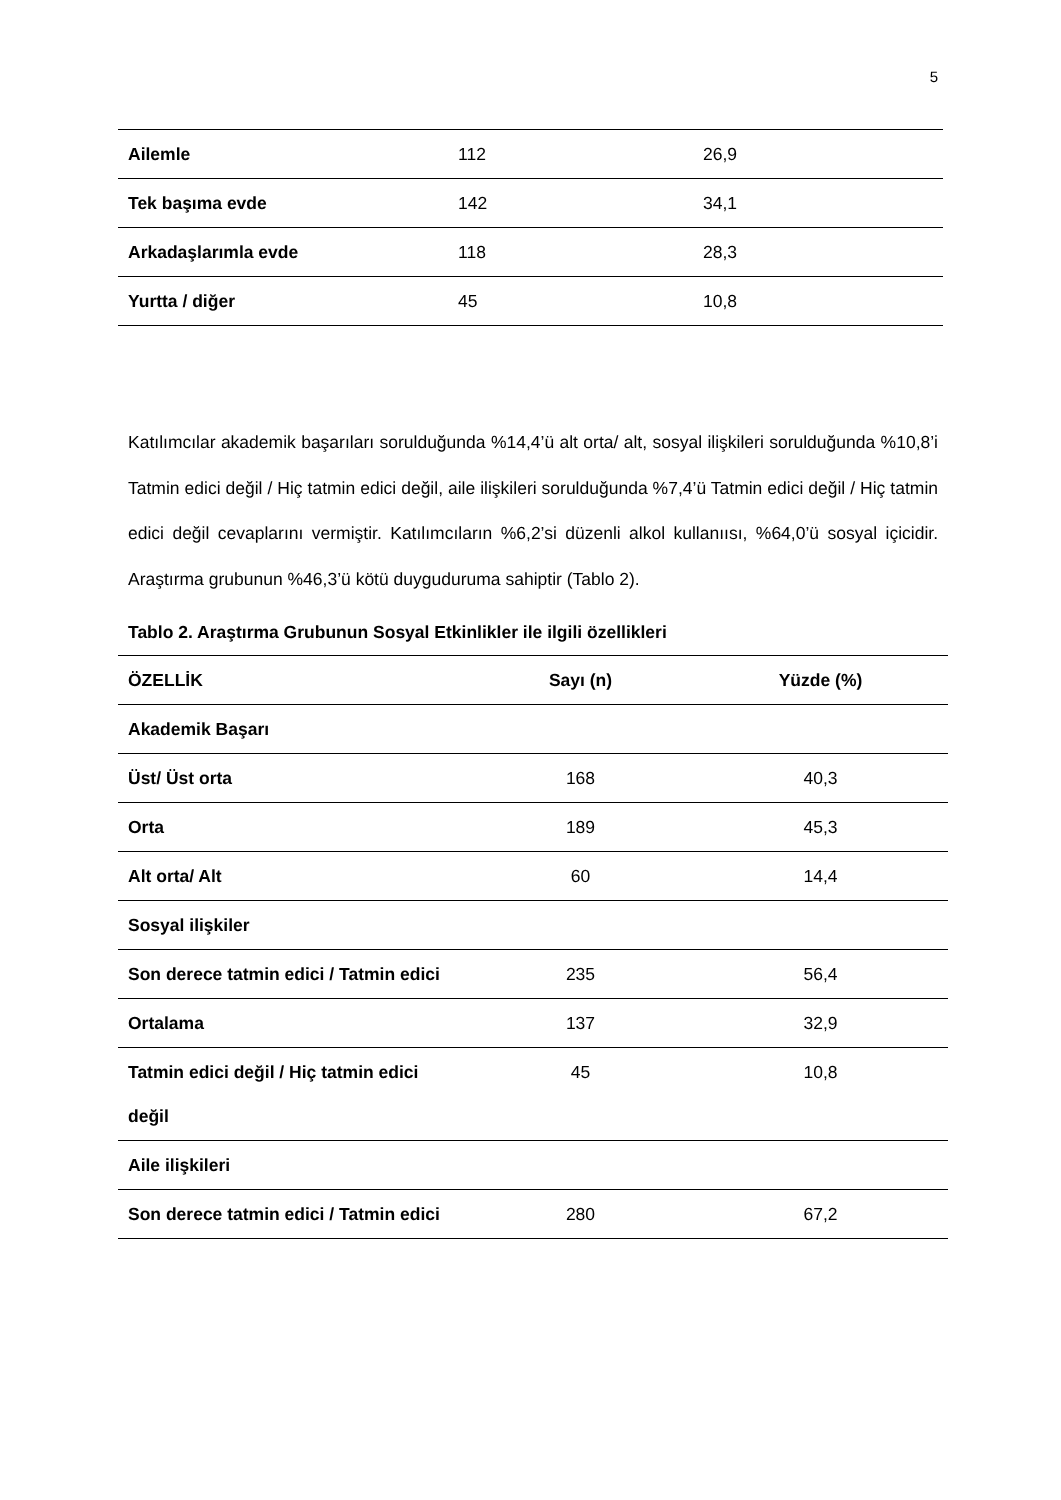5
| Ailemle | 112 | 26,9 |
| Tek başıma evde | 142 | 34,1 |
| Arkadaşlarımla evde | 118 | 28,3 |
| Yurtta / diğer | 45 | 10,8 |
Katılımcılar akademik başarıları sorulduğunda %14,4’ü alt orta/ alt, sosyal ilişkileri sorulduğunda %10,8’i Tatmin edici değil / Hiç tatmin edici değil, aile ilişkileri sorulduğunda %7,4’ü Tatmin edici değil / Hiç tatmin edici değil cevaplarını vermiştir. Katılımcıların %6,2’si düzenli alkol kullanıısı, %64,0’ü sosyal içicidir. Araştırma grubunun %46,3’ü kötü duyguduruma sahiptir (Tablo 2).
Tablo 2. Araştırma Grubunun Sosyal Etkinlikler ile ilgili özellikleri
| ÖZELLİK | Sayı (n) | Yüzde (%) |
| --- | --- | --- |
| Akademik Başarı | | |
| Üst/ Üst orta | 168 | 40,3 |
| Orta | 189 | 45,3 |
| Alt orta/ Alt | 60 | 14,4 |
| Sosyal ilişkiler | | |
| Son derece tatmin edici / Tatmin edici | 235 | 56,4 |
| Ortalama | 137 | 32,9 |
| Tatmin edici değil / Hiç tatmin edici değil | 45 | 10,8 |
| Aile ilişkileri | | |
| Son derece tatmin edici / Tatmin edici | 280 | 67,2 |